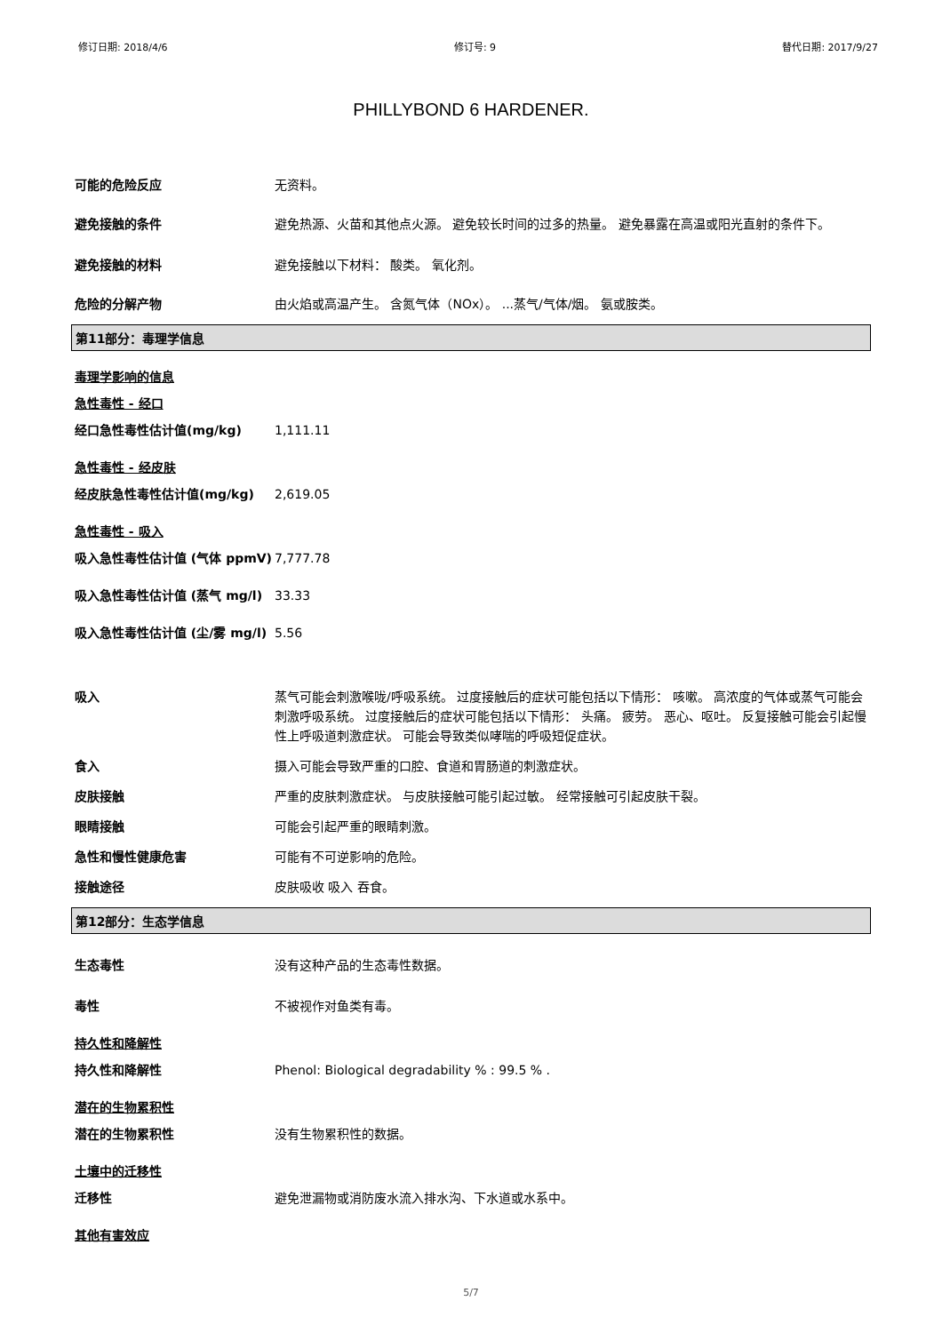修订日期: 2018/4/6 修订号: 9 替代日期: 2017/9/27
PHILLYBOND 6 HARDENER.
可能的危险反应 无资料。
避免接触的条件 避免热源、火苗和其他点火源。 避免较长时间的过多的热量。 避免暴露在高温或阳光直射的条件下。
避免接触的材料 避免接触以下材料： 酸类。 氧化剂。
危险的分解产物 由火焰或高温产生。 含氮气体（NOx）。 ...蒸气/气体/烟。 氨或胺类。
第11部分：毒理学信息
毒理学影响的信息
急性毒性 - 经口
经口急性毒性估计值(mg/kg) 1,111.11
急性毒性 - 经皮肤
经皮肤急性毒性估计值(mg/kg) 2,619.05
急性毒性 - 吸入
吸入急性毒性估计值 (气体 ppmV) 7,777.78
吸入急性毒性估计值 (蒸气 mg/l) 33.33
吸入急性毒性估计值 (尘/雾 mg/l)
5.56
吸入 蒸气可能会刺激喉咙/呼吸系统。 过度接触后的症状可能包括以下情形： 咳嗽。 高浓度的气体或蒸气可能会刺激呼吸系统。 过度接触后的症状可能包括以下情形： 头痛。 疲劳。 恶心、呕吐。 反复接触可能会引起慢性上呼吸道刺激症状。 可能会导致类似哮喘的呼吸短促症状。
食入 摄入可能会导致严重的口腔、食道和胃肠道的刺激症状。
皮肤接触 严重的皮肤刺激症状。 与皮肤接触可能引起过敏。 经常接触可引起皮肤干裂。
眼睛接触 可能会引起严重的眼睛刺激。
急性和慢性健康危害 可能有不可逆影响的危险。
接触途径 皮肤吸收 吸入 吞食。
第12部分：生态学信息
生态毒性 没有这种产品的生态毒性数据。
毒性 不被视作对鱼类有毒。
持久性和降解性
持久性和降解性 Phenol: Biological degradability % : 99.5 % .
潜在的生物累积性
潜在的生物累积性 没有生物累积性的数据。
土壤中的迁移性
迁移性 避免泄漏物或消防废水流入排水沟、下水道或水系中。
其他有害效应
5/7